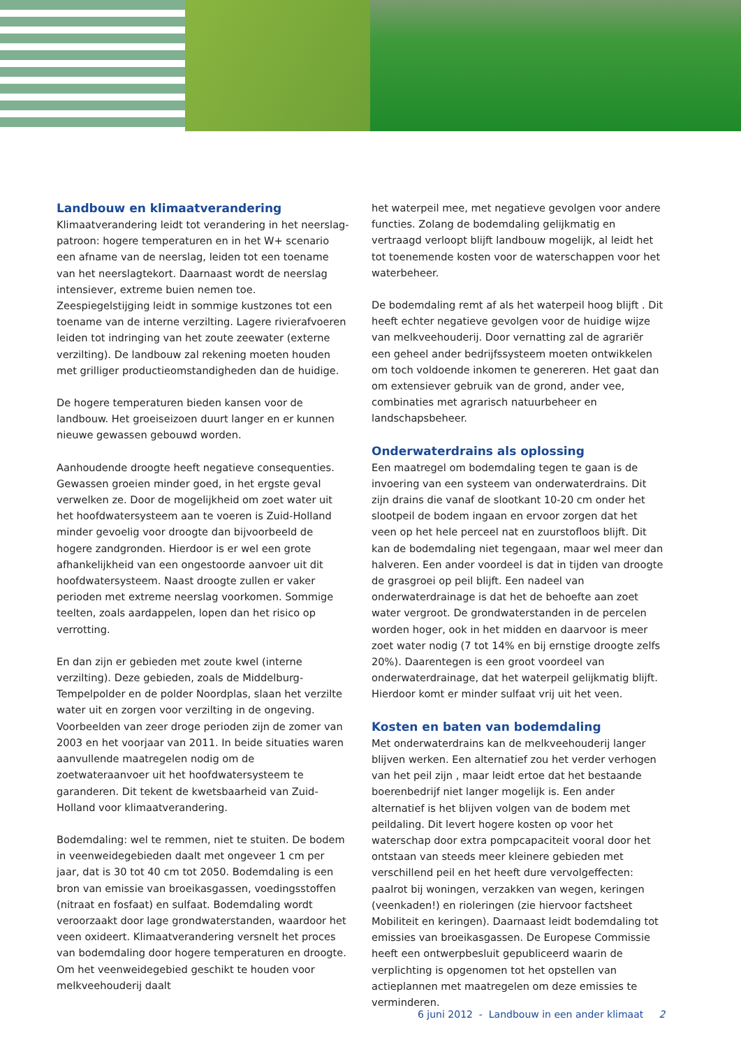Landbouw en klimaatverandering
Klimaatverandering leidt tot verandering in het neerslag-patroon: hogere temperaturen en in het W+ scenario een afname van de neerslag, leiden tot een toename van het neerslagtekort. Daarnaast wordt de neerslag intensiever, extreme buien nemen toe. Zeespiegelstijging leidt in sommige kustzones tot een toename van de interne verzilting. Lagere rivierafvoeren leiden tot indringing van het zoute zeewater (externe verzilting). De landbouw zal rekening moeten houden met grilliger productieomstandigheden dan de huidige.
De hogere temperaturen bieden kansen voor de landbouw. Het groeiseizoen duurt langer en er kunnen nieuwe gewassen gebouwd worden.
Aanhoudende droogte heeft negatieve consequenties. Gewassen groeien minder goed, in het ergste geval verwelken ze. Door de mogelijkheid om zoet water uit het hoofdwatersysteem aan te voeren is Zuid-Holland minder gevoelig voor droogte dan bijvoorbeeld de hogere zandgronden. Hierdoor is er wel een grote afhankelijkheid van een ongestoorde aanvoer uit dit hoofdwatersysteem. Naast droogte zullen er vaker perioden met extreme neerslag voorkomen. Sommige teelten, zoals aardappelen, lopen dan het risico op verrotting.
En dan zijn er gebieden met zoute kwel (interne verzilting). Deze gebieden, zoals de Middelburg-Tempelpolder en de polder Noordplas, slaan het verzilte water uit en zorgen voor verzilting in de ongeving. Voorbeelden van zeer droge perioden zijn de zomer van 2003 en het voorjaar van 2011. In beide situaties waren aanvullende maatregelen nodig om de zoetwateraanvoer uit het hoofdwatersysteem te garanderen. Dit tekent de kwetsbaarheid van Zuid-Holland voor klimaatverandering.
Bodemdaling: wel te remmen, niet te stuiten. De bodem in veenweidegebieden daalt met ongeveer 1 cm per jaar, dat is 30 tot 40 cm tot 2050. Bodemdaling is een bron van emissie van broeikasgassen, voedingsstoffen (nitraat en fosfaat) en sulfaat. Bodemdaling wordt veroorzaakt door lage grondwaterstanden, waardoor het veen oxideert. Klimaatverandering versnelt het proces van bodemdaling door hogere temperaturen en droogte. Om het veenweidegebied geschikt te houden voor melkveehouderij daalt
het waterpeil mee, met negatieve gevolgen voor andere functies. Zolang de bodemdaling gelijkmatig en vertraagd verloopt blijft landbouw mogelijk, al leidt het tot toenemende kosten voor de waterschappen voor het waterbeheer.
De bodemdaling remt af als het waterpeil hoog blijft . Dit heeft echter negatieve gevolgen voor de huidige wijze van melkveehouderij. Door vernatting zal de agrariër een geheel ander bedrijfssysteem moeten ontwikkelen om toch voldoende inkomen te genereren. Het gaat dan om extensiever gebruik van de grond, ander vee, combinaties met agrarisch natuurbeheer en landschapsbeheer.
Onderwaterdrains als oplossing
Een maatregel om bodemdaling tegen te gaan is de invoering van een systeem van onderwaterdrains. Dit zijn drains die vanaf de slootkant 10-20 cm onder het slootpeil de bodem ingaan en ervoor zorgen dat het veen op het hele perceel nat en zuurstofloos blijft. Dit kan de bodemdaling niet tegengaan, maar wel meer dan halveren. Een ander voordeel is dat in tijden van droogte de grasgroei op peil blijft. Een nadeel van onderwaterdrainage is dat het de behoefte aan zoet water vergroot. De grondwaterstanden in de percelen worden hoger, ook in het midden en daarvoor is meer zoet water nodig (7 tot 14% en bij ernstige droogte zelfs 20%). Daarentegen is een groot voordeel van onderwaterdrainage, dat het waterpeil gelijkmatig blijft. Hierdoor komt er minder sulfaat vrij uit het veen.
Kosten en baten van bodemdaling
Met onderwaterdrains kan de melkveehouderij langer blijven werken. Een alternatief zou het verder verhogen van het peil zijn , maar leidt ertoe dat het bestaande boerenbedrijf niet langer mogelijk is. Een ander alternatief is het blijven volgen van de bodem met peildaling. Dit levert hogere kosten op voor het waterschap door extra pompcapaciteit vooral door het ontstaan van steeds meer kleinere gebieden met verschillend peil en het heeft dure vervolgeffecten: paalrot bij woningen, verzakken van wegen, keringen (veenkaden!) en rioleringen (zie hiervoor factsheet Mobiliteit en keringen). Daarnaast leidt bodemdaling tot emissies van broeikasgassen. De Europese Commissie heeft een ontwerpbesluit gepubliceerd waarin de verplichting is opgenomen tot het opstellen van actieplannen met maatregelen om deze emissies te verminderen.
6 juni 2012 - Landbouw in een ander klimaat 2